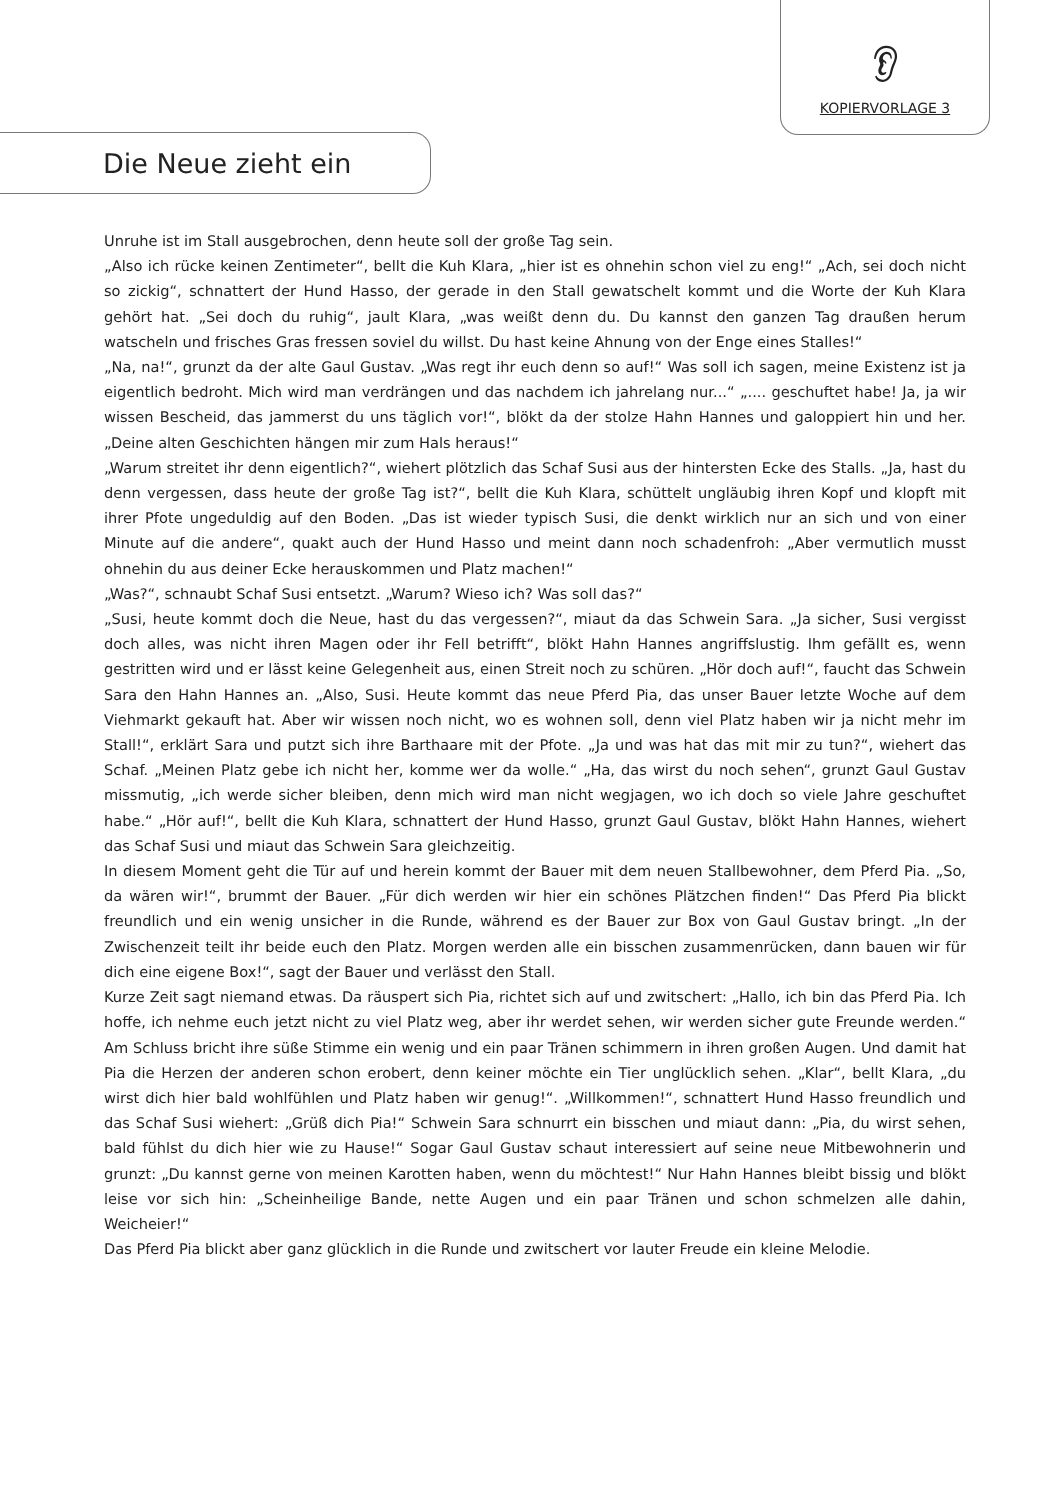👂︎
KOPIERVORLAGE 3
Die Neue zieht ein
Unruhe ist im Stall ausgebrochen, denn heute soll der große Tag sein.
„Also ich rücke keinen Zentimeter“, bellt die Kuh Klara, „hier ist es ohnehin schon viel zu eng!“ „Ach, sei doch nicht so zickig“, schnattert der Hund Hasso, der gerade in den Stall gewatschelt kommt und die Worte der Kuh Klara gehört hat. „Sei doch du ruhig“, jault Klara, „was weißt denn du. Du kannst den ganzen Tag draußen herum watscheln und frisches Gras fressen soviel du willst. Du hast keine Ahnung von der Enge eines Stalles!“
„Na, na!“, grunzt da der alte Gaul Gustav. „Was regt ihr euch denn so auf!“ Was soll ich sagen, meine Existenz ist ja eigentlich bedroht. Mich wird man verdrängen und das nachdem ich jahrelang nur...“ „.... geschuftet habe! Ja, ja wir wissen Bescheid, das jammerst du uns täglich vor!“, blökt da der stolze Hahn Hannes und galoppiert hin und her. „Deine alten Geschichten hängen mir zum Hals heraus!“
„Warum streitet ihr denn eigentlich?“, wiehert plötzlich das Schaf Susi aus der hintersten Ecke des Stalls. „Ja, hast du denn vergessen, dass heute der große Tag ist?“, bellt die Kuh Klara, schüttelt ungläubig ihren Kopf und klopft mit ihrer Pfote ungeduldig auf den Boden. „Das ist wieder typisch Susi, die denkt wirklich nur an sich und von einer Minute auf die andere“, quakt auch der Hund Hasso und meint dann noch schadenfroh: „Aber vermutlich musst ohnehin du aus deiner Ecke herauskommen und Platz machen!“
„Was?“, schnaubt Schaf Susi entsetzt. „Warum? Wieso ich? Was soll das?“
„Susi, heute kommt doch die Neue, hast du das vergessen?“, miaut da das Schwein Sara. „Ja sicher, Susi vergisst doch alles, was nicht ihren Magen oder ihr Fell betrifft“, blökt Hahn Hannes angriffslustig. Ihm gefällt es, wenn gestritten wird und er lässt keine Gelegenheit aus, einen Streit noch zu schüren. „Hör doch auf!“, faucht das Schwein Sara den Hahn Hannes an. „Also, Susi. Heute kommt das neue Pferd Pia, das unser Bauer letzte Woche auf dem Viehmarkt gekauft hat. Aber wir wissen noch nicht, wo es wohnen soll, denn viel Platz haben wir ja nicht mehr im Stall!“, erklärt Sara und putzt sich ihre Barthaare mit der Pfote. „Ja und was hat das mit mir zu tun?“, wiehert das Schaf. „Meinen Platz gebe ich nicht her, komme wer da wolle.“ „Ha, das wirst du noch sehen“, grunzt Gaul Gustav missmutig, „ich werde sicher bleiben, denn mich wird man nicht wegjagen, wo ich doch so viele Jahre geschuftet habe.“ „Hör auf!“, bellt die Kuh Klara, schnattert der Hund Hasso, grunzt Gaul Gustav, blökt Hahn Hannes, wiehert das Schaf Susi und miaut das Schwein Sara gleichzeitig.
In diesem Moment geht die Tür auf und herein kommt der Bauer mit dem neuen Stallbewohner, dem Pferd Pia. „So, da wären wir!“, brummt der Bauer. „Für dich werden wir hier ein schönes Plätzchen finden!“ Das Pferd Pia blickt freundlich und ein wenig unsicher in die Runde, während es der Bauer zur Box von Gaul Gustav bringt. „In der Zwischenzeit teilt ihr beide euch den Platz. Morgen werden alle ein bisschen zusammenrücken, dann bauen wir für dich eine eigene Box!“, sagt der Bauer und verlässt den Stall.
Kurze Zeit sagt niemand etwas. Da räuspert sich Pia, richtet sich auf und zwitschert: „Hallo, ich bin das Pferd Pia. Ich hoffe, ich nehme euch jetzt nicht zu viel Platz weg, aber ihr werdet sehen, wir werden sicher gute Freunde werden.“ Am Schluss bricht ihre süße Stimme ein wenig und ein paar Tränen schimmern in ihren großen Augen. Und damit hat Pia die Herzen der anderen schon erobert, denn keiner möchte ein Tier unglücklich sehen. „Klar“, bellt Klara, „du wirst dich hier bald wohlfühlen und Platz haben wir genug!“. „Willkommen!“, schnattert Hund Hasso freundlich und das Schaf Susi wiehert: „Grüß dich Pia!“ Schwein Sara schnurrt ein bisschen und miaut dann: „Pia, du wirst sehen, bald fühlst du dich hier wie zu Hause!“ Sogar Gaul Gustav schaut interessiert auf seine neue Mitbewohnerin und grunzt: „Du kannst gerne von meinen Karotten haben, wenn du möchtest!“ Nur Hahn Hannes bleibt bissig und blökt leise vor sich hin: „Scheinheilige Bande, nette Augen und ein paar Tränen und schon schmelzen alle dahin, Weicheier!“
Das Pferd Pia blickt aber ganz glücklich in die Runde und zwitschert vor lauter Freude ein kleine Melodie.